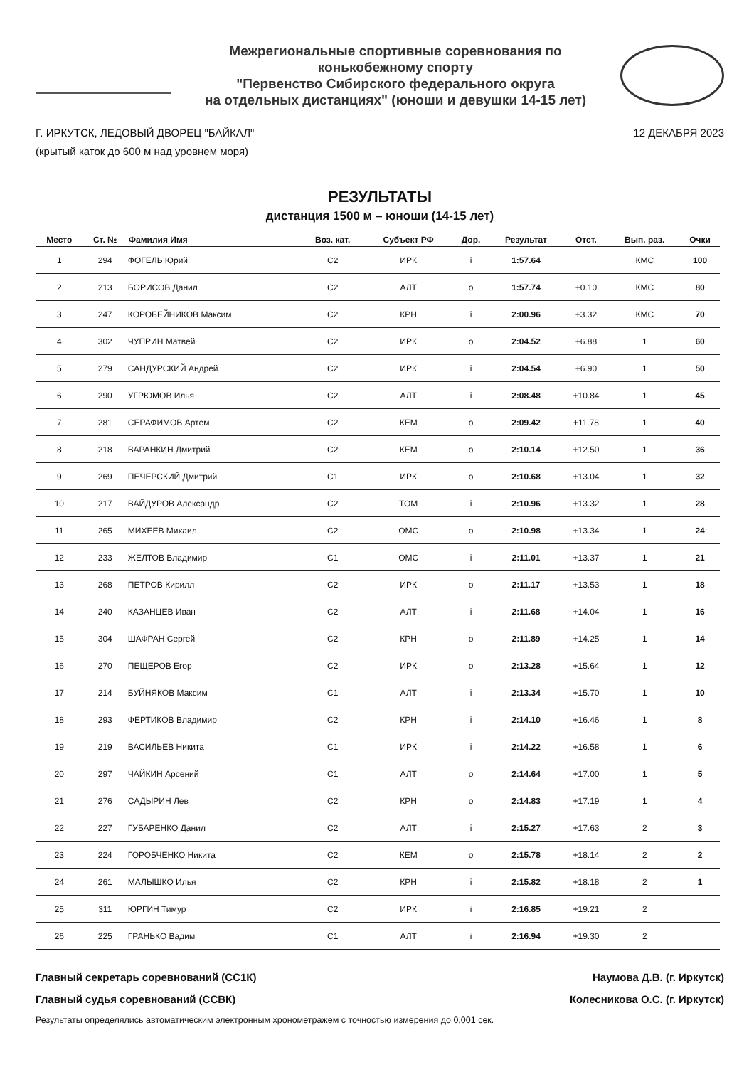Межрегиональные спортивные соревнования по
конькобежному спорту
"Первенство Сибирского федерального округа
на отдельных дистанциях" (юноши и девушки 14-15 лет)
Г. ИРКУТСК, ЛЕДОВЫЙ ДВОРЕЦ "БАЙКАЛ"
(крытый каток до 600 м над уровнем моря)
12 ДЕКАБРЯ 2023
РЕЗУЛЬТАТЫ
дистанция 1500 м – юноши (14-15 лет)
| Место | Ст. № | Фамилия Имя | Воз. кат. | Субъект РФ | Дор. | Результат | Отст. | Вып. раз. | Очки |
| --- | --- | --- | --- | --- | --- | --- | --- | --- | --- |
| 1 | 294 | ФОГЕЛЬ Юрий | С2 | ИРК | i | 1:57.64 | | КМС | 100 |
| 2 | 213 | БОРИСОВ Данил | С2 | АЛТ | o | 1:57.74 | +0.10 | КМС | 80 |
| 3 | 247 | КОРОБЕЙНИКОВ Максим | С2 | КРН | i | 2:00.96 | +3.32 | КМС | 70 |
| 4 | 302 | ЧУПРИН Матвей | С2 | ИРК | o | 2:04.52 | +6.88 | 1 | 60 |
| 5 | 279 | САНДУРСКИЙ Андрей | С2 | ИРК | i | 2:04.54 | +6.90 | 1 | 50 |
| 6 | 290 | УГРЮМОВ Илья | С2 | АЛТ | i | 2:08.48 | +10.84 | 1 | 45 |
| 7 | 281 | СЕРАФИМОВ Артем | С2 | КЕМ | o | 2:09.42 | +11.78 | 1 | 40 |
| 8 | 218 | ВАРАНКИН Дмитрий | С2 | КЕМ | o | 2:10.14 | +12.50 | 1 | 36 |
| 9 | 269 | ПЕЧЕРСКИЙ Дмитрий | С1 | ИРК | o | 2:10.68 | +13.04 | 1 | 32 |
| 10 | 217 | ВАЙДУРОВ Александр | С2 | ТОМ | i | 2:10.96 | +13.32 | 1 | 28 |
| 11 | 265 | МИХЕЕВ Михаил | С2 | ОМС | o | 2:10.98 | +13.34 | 1 | 24 |
| 12 | 233 | ЖЕЛТОВ Владимир | С1 | ОМС | i | 2:11.01 | +13.37 | 1 | 21 |
| 13 | 268 | ПЕТРОВ Кирилл | С2 | ИРК | o | 2:11.17 | +13.53 | 1 | 18 |
| 14 | 240 | КАЗАНЦЕВ Иван | С2 | АЛТ | i | 2:11.68 | +14.04 | 1 | 16 |
| 15 | 304 | ШАФРАН Сергей | С2 | КРН | o | 2:11.89 | +14.25 | 1 | 14 |
| 16 | 270 | ПЕЩЕРОВ Егор | С2 | ИРК | o | 2:13.28 | +15.64 | 1 | 12 |
| 17 | 214 | БУЙНЯКОВ Максим | С1 | АЛТ | i | 2:13.34 | +15.70 | 1 | 10 |
| 18 | 293 | ФЕРТИКОВ Владимир | С2 | КРН | i | 2:14.10 | +16.46 | 1 | 8 |
| 19 | 219 | ВАСИЛЬЕВ Никита | С1 | ИРК | i | 2:14.22 | +16.58 | 1 | 6 |
| 20 | 297 | ЧАЙКИН Арсений | С1 | АЛТ | o | 2:14.64 | +17.00 | 1 | 5 |
| 21 | 276 | САДЫРИН Лев | С2 | КРН | o | 2:14.83 | +17.19 | 1 | 4 |
| 22 | 227 | ГУБАРЕНКО Данил | С2 | АЛТ | i | 2:15.27 | +17.63 | 2 | 3 |
| 23 | 224 | ГОРОБЧЕНКО Никита | С2 | КЕМ | o | 2:15.78 | +18.14 | 2 | 2 |
| 24 | 261 | МАЛЫШКО Илья | С2 | КРН | i | 2:15.82 | +18.18 | 2 | 1 |
| 25 | 311 | ЮРГИН Тимур | С2 | ИРК | i | 2:16.85 | +19.21 | 2 | |
| 26 | 225 | ГРАНЬКО Вадим | С1 | АЛТ | i | 2:16.94 | +19.30 | 2 | |
Главный секретарь соревнований (СС1К) Наумова Д.В. (г. Иркутск)
Главный судья соревнований (ССВК) Колесникова О.С. (г. Иркутск)
Результаты определялись автоматическим электронным хронометражем с точностью измерения до 0,001 сек.